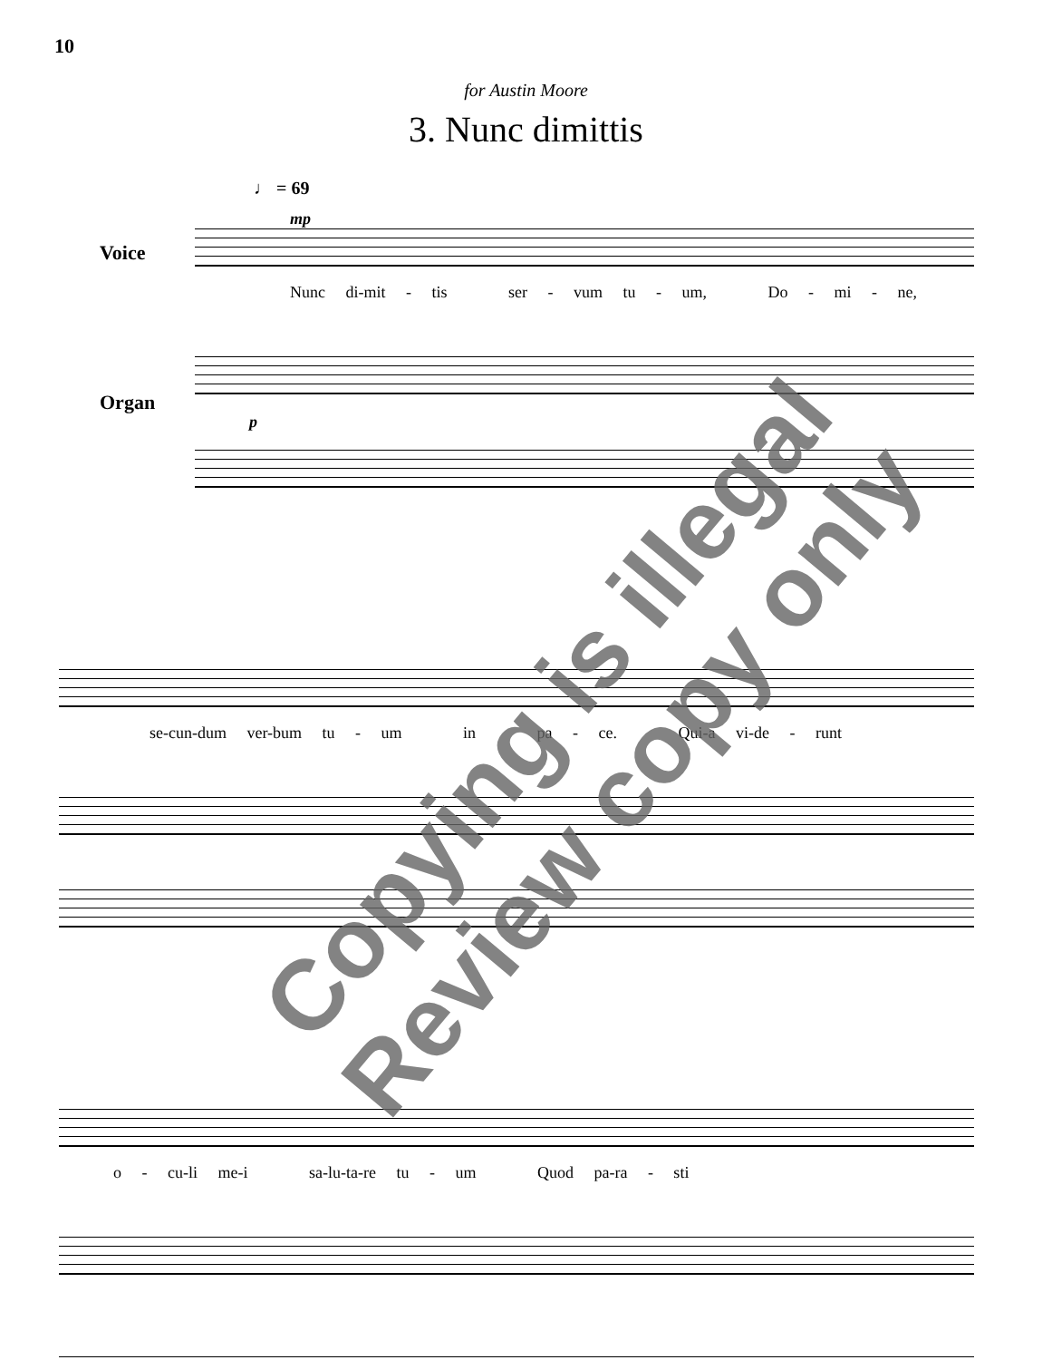10
for Austin Moore
3. Nunc dimittis
♩ = 69
mp
Voice
Nunc di-mit - tis ser - vum tu - um, Do - mi - ne,
Organ
p
se-cun-dum ver-bum tu - um in pa - ce. Qui-a vi-de - runt
o - cu-li me-i sa-lu-ta-re tu - um Quod pa-ra - sti
Copying is illegal
Review copy only